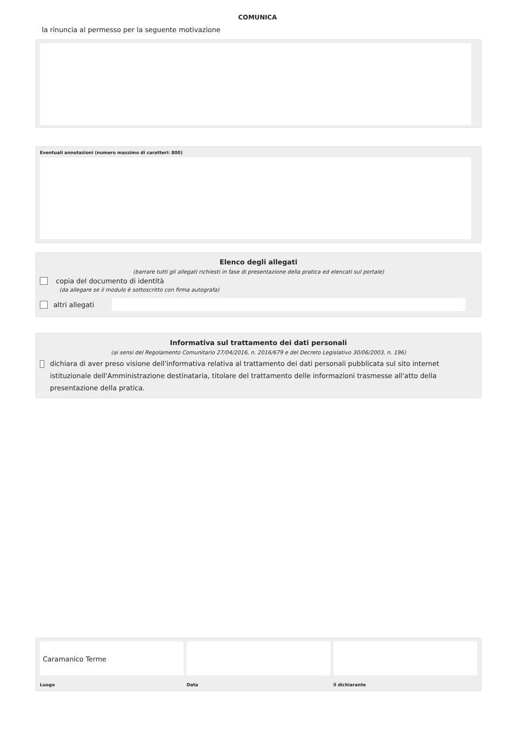COMUNICA
la rinuncia al permesso per la seguente motivazione
Eventuali annotazioni (numero massimo di caratteri: 800)
Elenco degli allegati
(barrare tutti gli allegati richiesti in fase di presentazione della pratica ed elencati sul portale)
copia del documento di identità
(da allegare se il modulo è sottoscritto con firma autografa)
altri allegati
Informativa sul trattamento dei dati personali
(ai sensi del Regolamento Comunitario 27/04/2016, n. 2016/679 e del Decreto Legislativo 30/06/2003, n. 196)
dichiara di aver preso visione dell'informativa relativa al trattamento dei dati personali pubblicata sul sito internet istituzionale dell'Amministrazione destinataria, titolare del trattamento delle informazioni trasmesse all'atto della presentazione della pratica.
Caramanico Terme
Luogo
Data il dichiarante